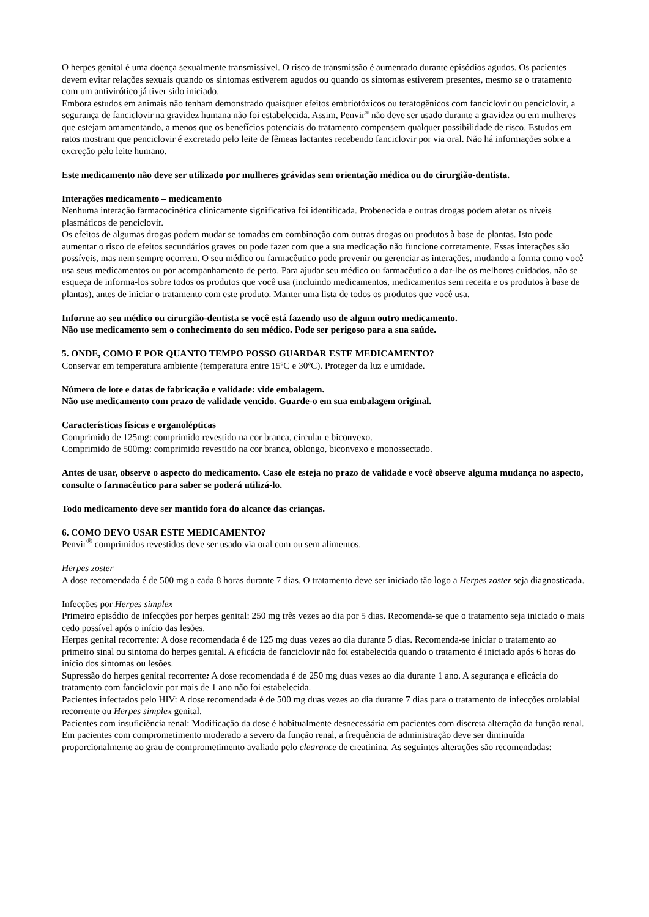O herpes genital é uma doença sexualmente transmissível. O risco de transmissão é aumentado durante episódios agudos. Os pacientes devem evitar relações sexuais quando os sintomas estiverem agudos ou quando os sintomas estiverem presentes, mesmo se o tratamento com um antivirótico já tiver sido iniciado.
Embora estudos em animais não tenham demonstrado quaisquer efeitos embriotóxicos ou teratogênicos com fanciclovir ou penciclovir, a segurança de fanciclovir na gravidez humana não foi estabelecida. Assim, Penvir<sup>®</sup> não deve ser usado durante a gravidez ou em mulheres que estejam amamentando, a menos que os benefícios potenciais do tratamento compensem qualquer possibilidade de risco. Estudos em ratos mostram que penciclovir é excretado pelo leite de fêmeas lactantes recebendo fanciclovir por via oral. Não há informações sobre a excreção pelo leite humano.
Este medicamento não deve ser utilizado por mulheres grávidas sem orientação médica ou do cirurgião-dentista.
Interações medicamento – medicamento
Nenhuma interação farmacocinética clinicamente significativa foi identificada. Probenecida e outras drogas podem afetar os níveis plasmáticos de penciclovir.
Os efeitos de algumas drogas podem mudar se tomadas em combinação com outras drogas ou produtos à base de plantas. Isto pode aumentar o risco de efeitos secundários graves ou pode fazer com que a sua medicação não funcione corretamente. Essas interações são possíveis, mas nem sempre ocorrem. O seu médico ou farmacêutico pode prevenir ou gerenciar as interações, mudando a forma como você usa seus medicamentos ou por acompanhamento de perto. Para ajudar seu médico ou farmacêutico a dar-lhe os melhores cuidados, não se esqueça de informa-los sobre todos os produtos que você usa (incluindo medicamentos, medicamentos sem receita e os produtos à base de plantas), antes de iniciar o tratamento com este produto. Manter uma lista de todos os produtos que você usa.
Informe ao seu médico ou cirurgião-dentista se você está fazendo uso de algum outro medicamento.
Não use medicamento sem o conhecimento do seu médico. Pode ser perigoso para a sua saúde.
5. ONDE, COMO E POR QUANTO TEMPO POSSO GUARDAR ESTE MEDICAMENTO?
Conservar em temperatura ambiente (temperatura entre 15ºC e 30ºC). Proteger da luz e umidade.
Número de lote e datas de fabricação e validade: vide embalagem.
Não use medicamento com prazo de validade vencido. Guarde-o em sua embalagem original.
Características físicas e organolépticas
Comprimido de 125mg: comprimido revestido na cor branca, circular e biconvexo.
Comprimido de 500mg: comprimido revestido na cor branca, oblongo, biconvexo e monossectado.
Antes de usar, observe o aspecto do medicamento. Caso ele esteja no prazo de validade e você observe alguma mudança no aspecto, consulte o farmacêutico para saber se poderá utilizá-lo.
Todo medicamento deve ser mantido fora do alcance das crianças.
6. COMO DEVO USAR ESTE MEDICAMENTO?
Penvir<sup>®</sup> comprimidos revestidos deve ser usado via oral com ou sem alimentos.
Herpes zoster
A dose recomendada é de 500 mg a cada 8 horas durante 7 dias. O tratamento deve ser iniciado tão logo a Herpes zoster seja diagnosticada.
Infecções por Herpes simplex
Primeiro episódio de infecções por herpes genital: 250 mg três vezes ao dia por 5 dias. Recomenda-se que o tratamento seja iniciado o mais cedo possível após o início das lesões.
Herpes genital recorrente: A dose recomendada é de 125 mg duas vezes ao dia durante 5 dias. Recomenda-se iniciar o tratamento ao primeiro sinal ou sintoma do herpes genital. A eficácia de fanciclovir não foi estabelecida quando o tratamento é iniciado após 6 horas do início dos sintomas ou lesões.
Supressão do herpes genital recorrente: A dose recomendada é de 250 mg duas vezes ao dia durante 1 ano. A segurança e eficácia do tratamento com fanciclovir por mais de 1 ano não foi estabelecida.
Pacientes infectados pelo HIV: A dose recomendada é de 500 mg duas vezes ao dia durante 7 dias para o tratamento de infecções orolabial recorrente ou Herpes simplex genital.
Pacientes com insuficiência renal: Modificação da dose é habitualmente desnecessária em pacientes com discreta alteração da função renal.
Em pacientes com comprometimento moderado a severo da função renal, a frequência de administração deve ser diminuída proporcionalmente ao grau de comprometimento avaliado pelo clearance de creatinina. As seguintes alterações são recomendadas: